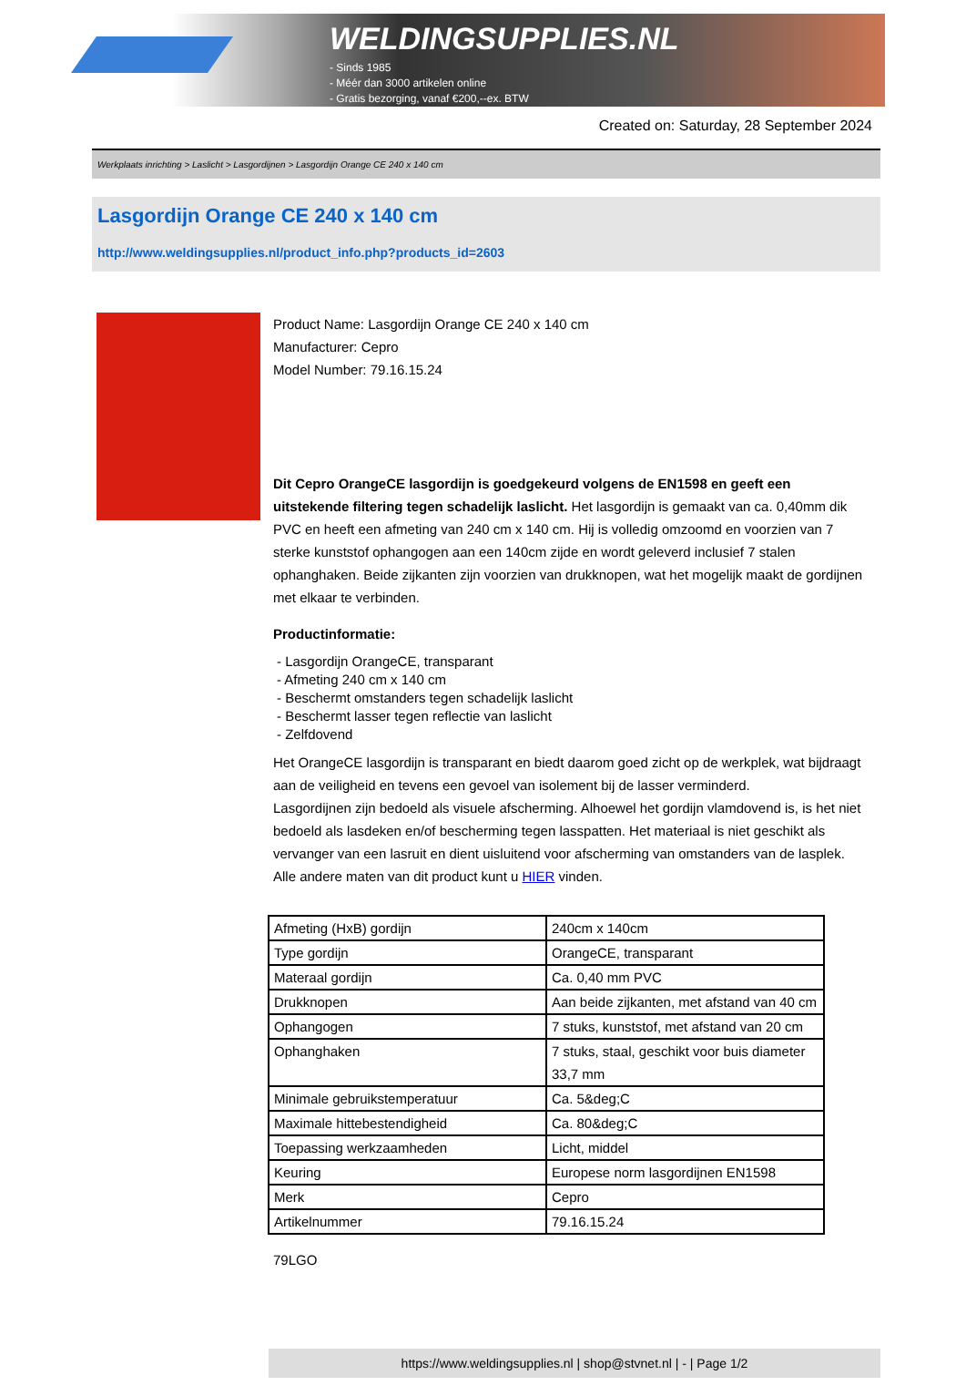WELDINGSUPPLIES.NL
- Sinds 1985
- Méér dan 3000 artikelen online
- Gratis bezorging, vanaf €200,--ex. BTW
Created on: Saturday, 28 September 2024
Werkplaats inrichting > Laslicht > Lasgordijnen > Lasgordijn Orange CE 240 x 140 cm
Lasgordijn Orange CE 240 x 140 cm
http://www.weldingsupplies.nl/product_info.php?products_id=2603
Product Name: Lasgordijn Orange CE 240 x 140 cm
Manufacturer: Cepro
Model Number: 79.16.15.24
Dit Cepro OrangeCE lasgordijn is goedgekeurd volgens de EN1598 en geeft een uitstekende filtering tegen schadelijk laslicht. Het lasgordijn is gemaakt van ca. 0,40mm dik PVC en heeft een afmeting van 240 cm x 140 cm. Hij is volledig omzoomd en voorzien van 7 sterke kunststof ophangogen aan een 140cm zijde en wordt geleverd inclusief 7 stalen ophanghaken. Beide zijkanten zijn voorzien van drukknopen, wat het mogelijk maakt de gordijnen met elkaar te verbinden.
Productinformatie:
- Lasgordijn OrangeCE, transparant
- Afmeting 240 cm x 140 cm
- Beschermt omstanders tegen schadelijk laslicht
- Beschermt lasser tegen reflectie van laslicht
- Zelfdovend
Het OrangeCE lasgordijn is transparant en biedt daarom goed zicht op de werkplek, wat bijdraagt aan de veiligheid en tevens een gevoel van isolement bij de lasser verminderd.
Lasgordijnen zijn bedoeld als visuele afscherming. Alhoewel het gordijn vlamdovend is, is het niet bedoeld als lasdeken en/of bescherming tegen lasspatten. Het materiaal is niet geschikt als vervanger van een lasruit en dient uisluitend voor afscherming van omstanders van de lasplek.
Alle andere maten van dit product kunt u HIER vinden.
| Afmeting (HxB) gordijn | 240cm x 140cm |
| Type gordijn | OrangeCE, transparant |
| Materaal gordijn | Ca. 0,40 mm PVC |
| Drukknopen | Aan beide zijkanten, met afstand van 40 cm |
| Ophangogen | 7 stuks, kunststof, met afstand van 20 cm |
| Ophanghaken | 7 stuks, staal, geschikt voor buis diameter 33,7 mm |
| Minimale gebruikstemperatuur | Ca. 5&deg;C |
| Maximale hittebestendigheid | Ca. 80&deg;C |
| Toepassing werkzaamheden | Licht, middel |
| Keuring | Europese norm lasgordijnen EN1598 |
| Merk | Cepro |
| Artikelnummer | 79.16.15.24 |
79LGO
https://www.weldingsupplies.nl | shop@stvnet.nl | - | Page 1/2